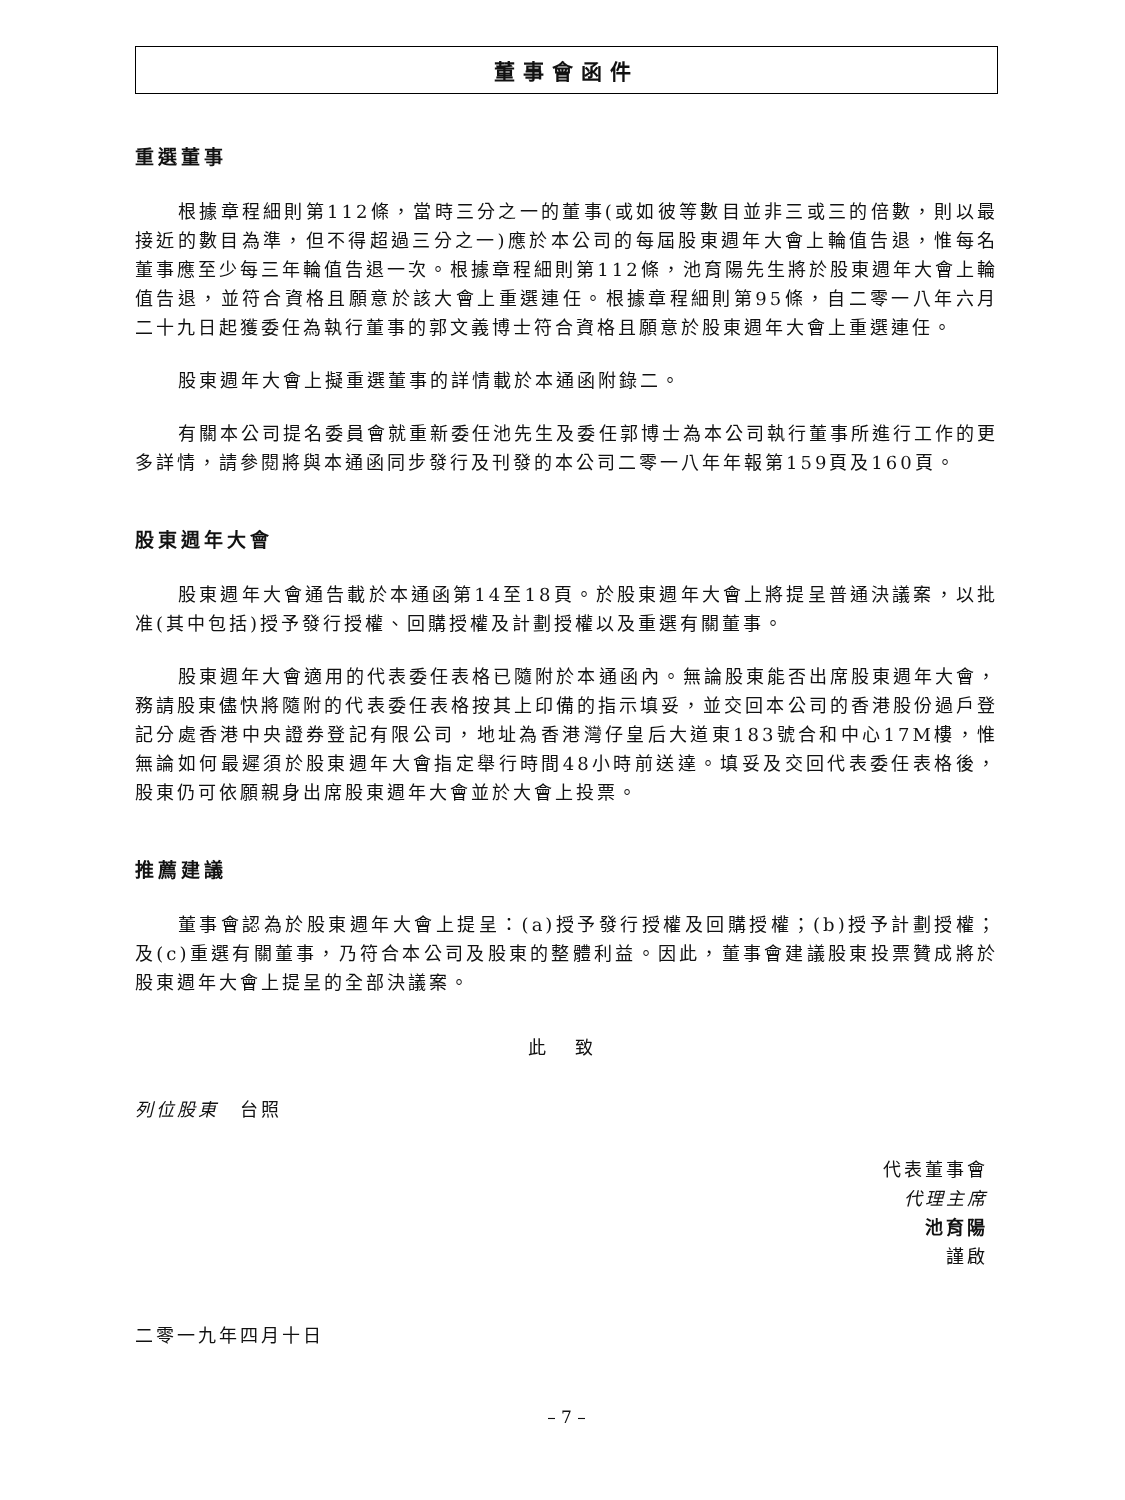董事會函件
重選董事
根據章程細則第112條，當時三分之一的董事(或如彼等數目並非三或三的倍數，則以最接近的數目為準，但不得超過三分之一)應於本公司的每屆股東週年大會上輪值告退，惟每名董事應至少每三年輪值告退一次。根據章程細則第112條，池育陽先生將於股東週年大會上輪值告退，並符合資格且願意於該大會上重選連任。根據章程細則第95條，自二零一八年六月二十九日起獲委任為執行董事的郭文義博士符合資格且願意於股東週年大會上重選連任。
股東週年大會上擬重選董事的詳情載於本通函附錄二。
有關本公司提名委員會就重新委任池先生及委任郭博士為本公司執行董事所進行工作的更多詳情，請參閱將與本通函同步發行及刊發的本公司二零一八年年報第159頁及160頁。
股東週年大會
股東週年大會通告載於本通函第14至18頁。於股東週年大會上將提呈普通決議案，以批准(其中包括)授予發行授權、回購授權及計劃授權以及重選有關董事。
股東週年大會適用的代表委任表格已隨附於本通函內。無論股東能否出席股東週年大會，務請股東儘快將隨附的代表委任表格按其上印備的指示填妥，並交回本公司的香港股份過戶登記分處香港中央證券登記有限公司，地址為香港灣仔皇后大道東183號合和中心17M樓，惟無論如何最遲須於股東週年大會指定舉行時間48小時前送達。填妥及交回代表委任表格後，股東仍可依願親身出席股東週年大會並於大會上投票。
推薦建議
董事會認為於股東週年大會上提呈：(a)授予發行授權及回購授權；(b)授予計劃授權；及(c)重選有關董事，乃符合本公司及股東的整體利益。因此，董事會建議股東投票贊成將於股東週年大會上提呈的全部決議案。
此 致
列位股東　台照
代表董事會
代理主席
池育陽
謹啟
二零一九年四月十日
– 7 –